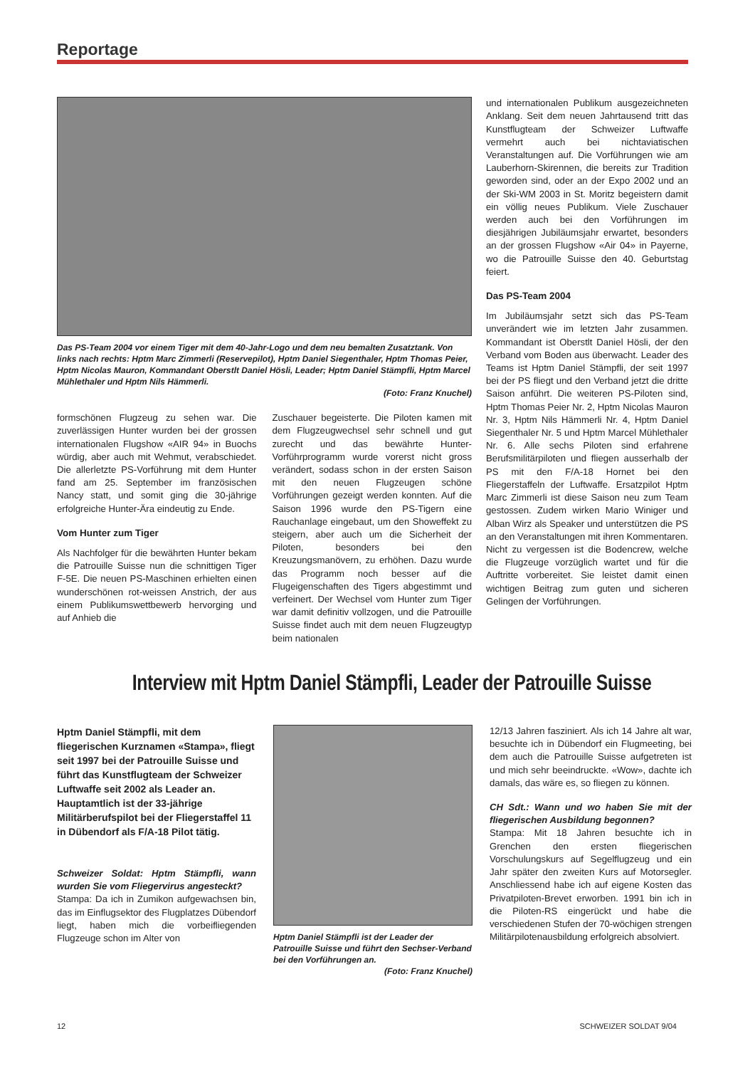Reportage
Das PS-Team 2004 vor einem Tiger mit dem 40-Jahr-Logo und dem neu bemalten Zusatztank. Von links nach rechts: Hptm Marc Zimmerli (Reservepilot), Hptm Daniel Siegenthaler, Hptm Thomas Peier, Hptm Nicolas Mauron, Kommandant Oberstlt Daniel Hösli, Leader; Hptm Daniel Stämpfli, Hptm Marcel Mühlethaler und Hptm Nils Hämmerli.
(Foto: Franz Knuchel)
formschönen Flugzeug zu sehen war. Die zuverlässigen Hunter wurden bei der grossen internationalen Flugshow «AIR 94» in Buochs würdig, aber auch mit Wehmut, verabschiedet. Die allerletzte PS-Vorführung mit dem Hunter fand am 25. September im französischen Nancy statt, und somit ging die 30-jährige erfolgreiche Hunter-Ära eindeutig zu Ende.
Vom Hunter zum Tiger
Als Nachfolger für die bewährten Hunter bekam die Patrouille Suisse nun die schnittigen Tiger F-5E. Die neuen PS-Maschinen erhielten einen wunderschönen rot-weissen Anstrich, der aus einem Publikumswettbewerb hervorging und auf Anhieb die
Zuschauer begeisterte. Die Piloten kamen mit dem Flugzeugwechsel sehr schnell und gut zurecht und das bewährte Hunter-Vorführprogramm wurde vorerst nicht gross verändert, sodass schon in der ersten Saison mit den neuen Flugzeugen schöne Vorführungen gezeigt werden konnten. Auf die Saison 1996 wurde den PS-Tigern eine Rauchanlage eingebaut, um den Showeffekt zu steigern, aber auch um die Sicherheit der Piloten, besonders bei den Kreuzungsmanövern, zu erhöhen. Dazu wurde das Programm noch besser auf die Flugeigenschaften des Tigers abgestimmt und verfeinert. Der Wechsel vom Hunter zum Tiger war damit definitiv vollzogen, und die Patrouille Suisse findet auch mit dem neuen Flugzeugtyp beim nationalen
und internationalen Publikum ausgezeichneten Anklang. Seit dem neuen Jahrtausend tritt das Kunstflugteam der Schweizer Luftwaffe vermehrt auch bei nichtaviatischen Veranstaltungen auf. Die Vorführungen wie am Lauberhorn-Skirennen, die bereits zur Tradition geworden sind, oder an der Expo 2002 und an der Ski-WM 2003 in St. Moritz begeistern damit ein völlig neues Publikum. Viele Zuschauer werden auch bei den Vorführungen im diesjährigen Jubiläumsjahr erwartet, besonders an der grossen Flugshow «Air 04» in Payerne, wo die Patrouille Suisse den 40. Geburtstag feiert.
Das PS-Team 2004
Im Jubiläumsjahr setzt sich das PS-Team unverändert wie im letzten Jahr zusammen. Kommandant ist Oberstlt Daniel Hösli, der den Verband vom Boden aus überwacht. Leader des Teams ist Hptm Daniel Stämpfli, der seit 1997 bei der PS fliegt und den Verband jetzt die dritte Saison anführt. Die weiteren PS-Piloten sind, Hptm Thomas Peier Nr. 2, Hptm Nicolas Mauron Nr. 3, Hptm Nils Hämmerli Nr. 4, Hptm Daniel Siegenthaler Nr. 5 und Hptm Marcel Mühlethaler Nr. 6. Alle sechs Piloten sind erfahrene Berufsmilitärpiloten und fliegen ausserhalb der PS mit den F/A-18 Hornet bei den Fliegerstaffeln der Luftwaffe. Ersatzpilot Hptm Marc Zimmerli ist diese Saison neu zum Team gestossen. Zudem wirken Mario Winiger und Alban Wirz als Speaker und unterstützen die PS an den Veranstaltungen mit ihren Kommentaren. Nicht zu vergessen ist die Bodencrew, welche die Flugzeuge vorzüglich wartet und für die Auftritte vorbereitet. Sie leistet damit einen wichtigen Beitrag zum guten und sicheren Gelingen der Vorführungen.
Interview mit Hptm Daniel Stämpfli, Leader der Patrouille Suisse
Hptm Daniel Stämpfli, mit dem fliegerischen Kurznamen «Stampa», fliegt seit 1997 bei der Patrouille Suisse und führt das Kunstflugteam der Schweizer Luftwaffe seit 2002 als Leader an. Hauptamtlich ist der 33-jährige Militärberufspilot bei der Fliegerstaffel 11 in Dübendorf als F/A-18 Pilot tätig.
Schweizer Soldat: Hptm Stämpfli, wann wurden Sie vom Fliegervirus angesteckt?
Stampa: Da ich in Zumikon aufgewachsen bin, das im Einflugsektor des Flugplatzes Dübendorf liegt, haben mich die vorbeifliegenden Flugzeuge schon im Alter von
Hptm Daniel Stämpfli ist der Leader der Patrouille Suisse und führt den Sechser-Verband bei den Vorführungen an.
(Foto: Franz Knuchel)
12/13 Jahren fasziniert. Als ich 14 Jahre alt war, besuchte ich in Dübendorf ein Flugmeeting, bei dem auch die Patrouille Suisse aufgetreten ist und mich sehr beeindruckte. «Wow», dachte ich damals, das wäre es, so fliegen zu können.
CH Sdt.: Wann und wo haben Sie mit der fliegerischen Ausbildung begonnen?
Stampa: Mit 18 Jahren besuchte ich in Grenchen den ersten fliegerischen Vorschulungskurs auf Segelflugzeug und ein Jahr später den zweiten Kurs auf Motorsegler. Anschliessend habe ich auf eigene Kosten das Privatpiloten-Brevet erworben. 1991 bin ich in die Piloten-RS eingerückt und habe die verschiedenen Stufen der 70-wöchigen strengen Militärpilotenausbildung erfolgreich absolviert.
12 SCHWEIZER SOLDAT 9/04